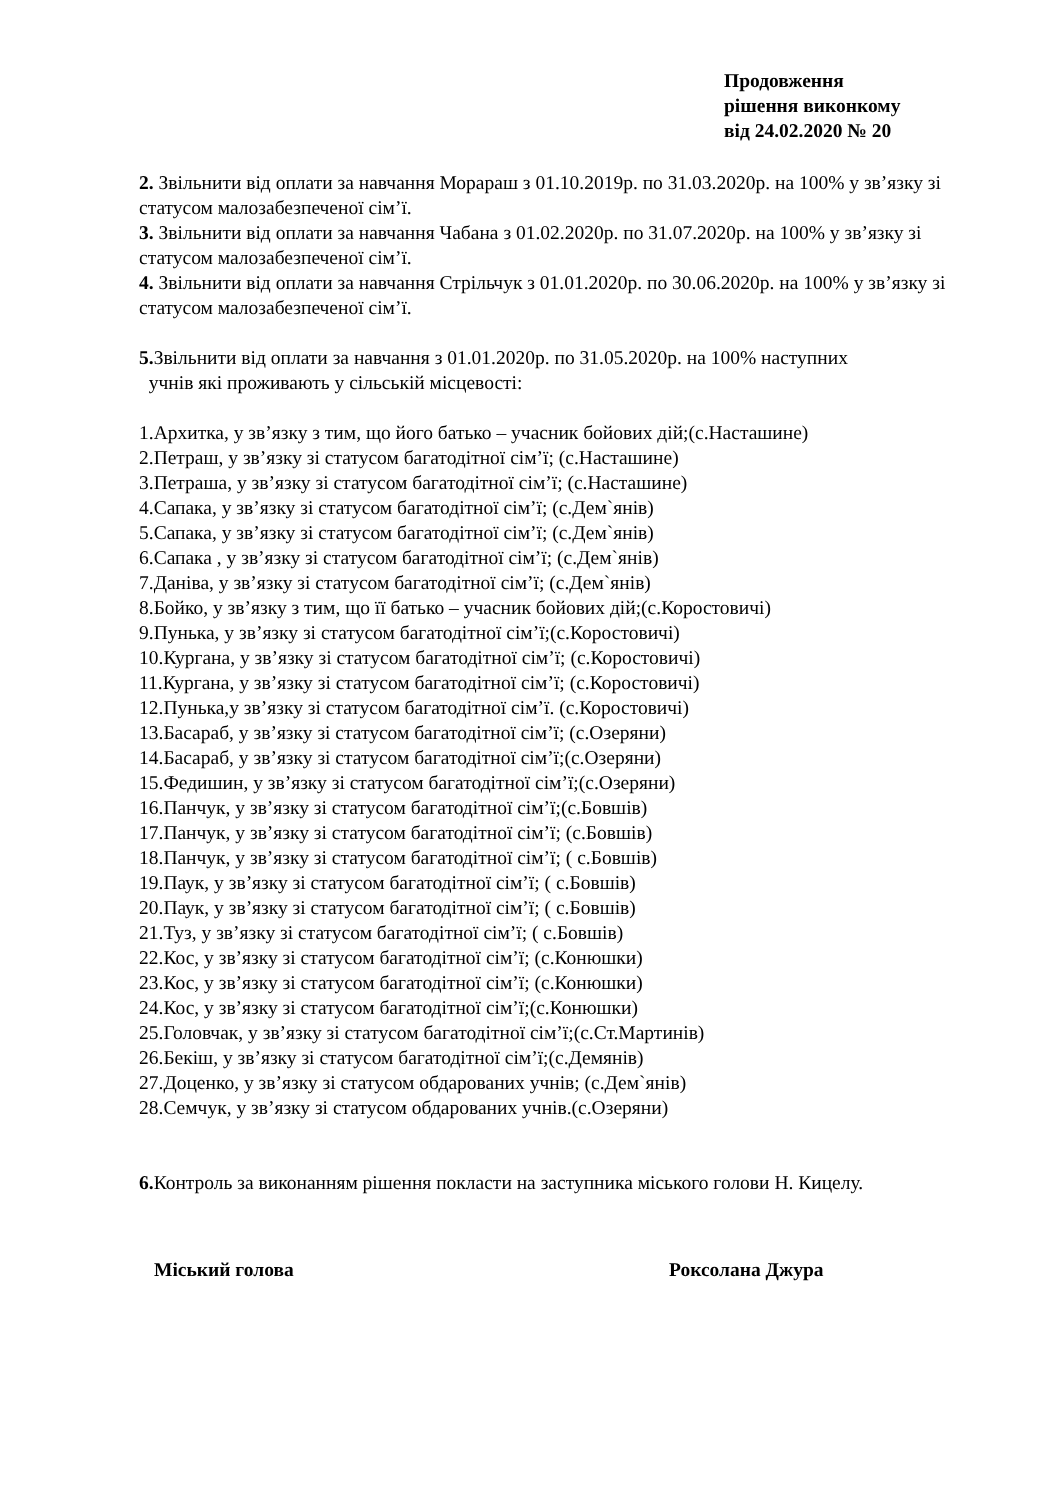Продовження
рішення виконкому
від 24.02.2020 № 20
2. Звільнити від оплати за навчання Морараш з 01.10.2019р. по 31.03.2020р. на 100% у зв’язку зі статусом малозабезпеченої сім’ї.
3. Звільнити від оплати за навчання Чабана з 01.02.2020р. по 31.07.2020р. на 100% у зв’язку зі статусом малозабезпеченої сім’ї.
4. Звільнити від оплати за навчання Стрільчук з 01.01.2020р. по 30.06.2020р. на 100% у зв’язку зі статусом малозабезпеченої сім’ї.
5. Звільнити від оплати за навчання з 01.01.2020р. по 31.05.2020р. на 100% наступних
учнів які проживають у сільській місцевості:
1.Архитка, у зв’язку з тим, що його батько – учасник бойових дій;(с.Насташине)
2.Петраш, у зв’язку зі статусом багатодітної сім’ї; (с.Насташине)
3.Петраша, у зв’язку зі статусом багатодітної сім’ї; (с.Насташине)
4.Сапака, у зв’язку зі статусом багатодітної сім’ї; (с.Дем`янів)
5.Сапака, у зв’язку зі статусом багатодітної сім’ї; (с.Дем`янів)
6.Сапака , у зв’язку зі статусом багатодітної сім’ї; (с.Дем`янів)
7.Даніва, у зв’язку зі статусом багатодітної сім’ї; (с.Дем`янів)
8.Бойко, у зв’язку з тим, що її батько – учасник бойових дій;(с.Коростовичі)
9.Пунька, у зв’язку зі статусом багатодітної сім’ї;(с.Коростовичі)
10.Кургана, у зв’язку зі статусом багатодітної сім’ї; (с.Коростовичі)
11.Кургана, у зв’язку зі статусом багатодітної сім’ї; (с.Коростовичі)
12.Пунька,у зв’язку зі статусом багатодітної сім’ї. (с.Коростовичі)
13.Басараб, у зв’язку зі статусом багатодітної сім’ї; (с.Озеряни)
14.Басараб, у зв’язку зі статусом багатодітної сім’ї;(с.Озеряни)
15.Федишин, у зв’язку зі статусом багатодітної сім’ї;(с.Озеряни)
16.Панчук, у зв’язку зі статусом багатодітної сім’ї;(с.Бовшів)
17.Панчук, у зв’язку зі статусом багатодітної сім’ї; (с.Бовшів)
18.Панчук, у зв’язку зі статусом багатодітної сім’ї; ( с.Бовшів)
19.Паук, у зв’язку зі статусом багатодітної сім’ї; ( с.Бовшів)
20.Паук, у зв’язку зі статусом багатодітної сім’ї; ( с.Бовшів)
21.Туз, у зв’язку зі статусом багатодітної сім’ї; ( с.Бовшів)
22.Кос, у зв’язку зі статусом багатодітної сім’ї; (с.Конюшки)
23.Кос, у зв’язку зі статусом багатодітної сім’ї; (с.Конюшки)
24.Кос, у зв’язку зі статусом багатодітної сім’ї;(с.Конюшки)
25.Головчак, у зв’язку зі статусом багатодітної сім’ї;(с.Ст.Мартинів)
26.Бекіш, у зв’язку зі статусом багатодітної сім’ї;(с.Демянів)
27.Доценко, у зв’язку зі статусом обдарованих учнів; (с.Дем`янів)
28.Семчук, у зв’язку зі статусом обдарованих учнів.(с.Озеряни)
6. Контроль за виконанням рішення покласти на заступника міського голови Н. Кицелу.
Міський голова Роксолана Джура